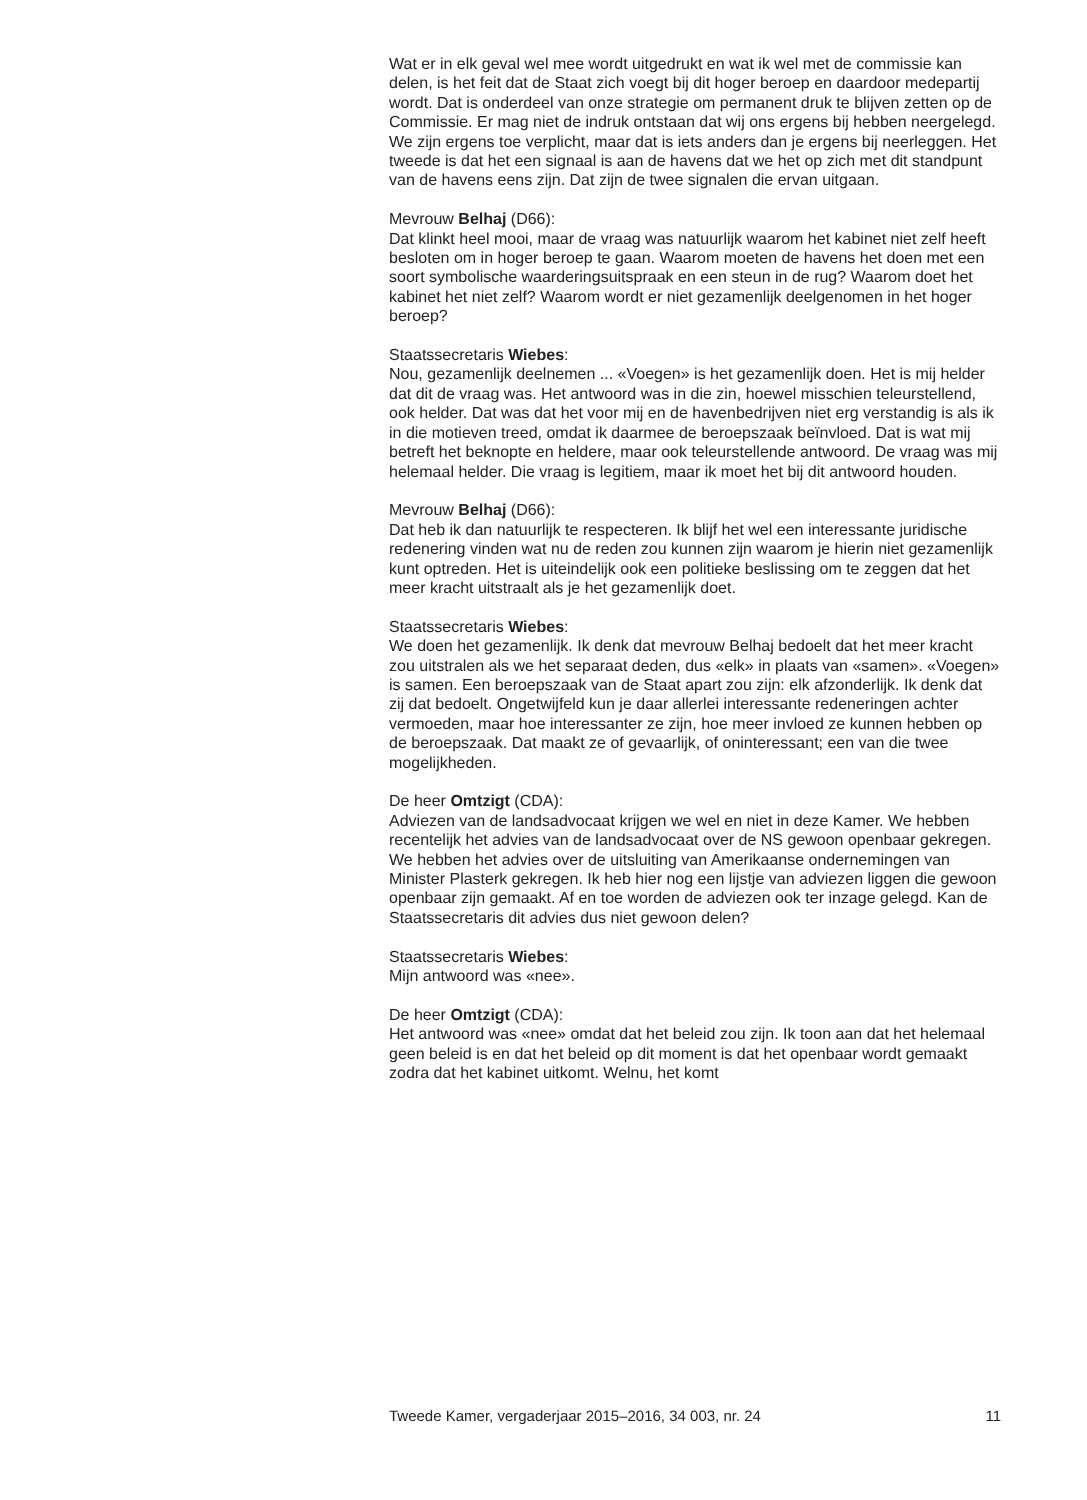Wat er in elk geval wel mee wordt uitgedrukt en wat ik wel met de commissie kan delen, is het feit dat de Staat zich voegt bij dit hoger beroep en daardoor medepartij wordt. Dat is onderdeel van onze strategie om permanent druk te blijven zetten op de Commissie. Er mag niet de indruk ontstaan dat wij ons ergens bij hebben neergelegd. We zijn ergens toe verplicht, maar dat is iets anders dan je ergens bij neerleggen. Het tweede is dat het een signaal is aan de havens dat we het op zich met dit standpunt van de havens eens zijn. Dat zijn de twee signalen die ervan uitgaan.
Mevrouw Belhaj (D66):
Dat klinkt heel mooi, maar de vraag was natuurlijk waarom het kabinet niet zelf heeft besloten om in hoger beroep te gaan. Waarom moeten de havens het doen met een soort symbolische waarderingsuitspraak en een steun in de rug? Waarom doet het kabinet het niet zelf? Waarom wordt er niet gezamenlijk deelgenomen in het hoger beroep?
Staatssecretaris Wiebes:
Nou, gezamenlijk deelnemen ... «Voegen» is het gezamenlijk doen. Het is mij helder dat dit de vraag was. Het antwoord was in die zin, hoewel misschien teleurstellend, ook helder. Dat was dat het voor mij en de havenbedrijven niet erg verstandig is als ik in die motieven treed, omdat ik daarmee de beroepszaak beïnvloed. Dat is wat mij betreft het beknopte en heldere, maar ook teleurstellende antwoord. De vraag was mij helemaal helder. Die vraag is legitiem, maar ik moet het bij dit antwoord houden.
Mevrouw Belhaj (D66):
Dat heb ik dan natuurlijk te respecteren. Ik blijf het wel een interessante juridische redenering vinden wat nu de reden zou kunnen zijn waarom je hierin niet gezamenlijk kunt optreden. Het is uiteindelijk ook een politieke beslissing om te zeggen dat het meer kracht uitstraalt als je het gezamenlijk doet.
Staatssecretaris Wiebes:
We doen het gezamenlijk. Ik denk dat mevrouw Belhaj bedoelt dat het meer kracht zou uitstralen als we het separaat deden, dus «elk» in plaats van «samen». «Voegen» is samen. Een beroepszaak van de Staat apart zou zijn: elk afzonderlijk. Ik denk dat zij dat bedoelt. Ongetwijfeld kun je daar allerlei interessante redeneringen achter vermoeden, maar hoe interessanter ze zijn, hoe meer invloed ze kunnen hebben op de beroepszaak. Dat maakt ze of gevaarlijk, of oninteressant; een van die twee mogelijkheden.
De heer Omtzigt (CDA):
Adviezen van de landsadvocaat krijgen we wel en niet in deze Kamer. We hebben recentelijk het advies van de landsadvocaat over de NS gewoon openbaar gekregen. We hebben het advies over de uitsluiting van Amerikaanse ondernemingen van Minister Plasterk gekregen. Ik heb hier nog een lijstje van adviezen liggen die gewoon openbaar zijn gemaakt. Af en toe worden de adviezen ook ter inzage gelegd. Kan de Staatssecretaris dit advies dus niet gewoon delen?
Staatssecretaris Wiebes:
Mijn antwoord was «nee».
De heer Omtzigt (CDA):
Het antwoord was «nee» omdat dat het beleid zou zijn. Ik toon aan dat het helemaal geen beleid is en dat het beleid op dit moment is dat het openbaar wordt gemaakt zodra dat het kabinet uitkomt. Welnu, het komt
Tweede Kamer, vergaderjaar 2015–2016, 34 003, nr. 24 11